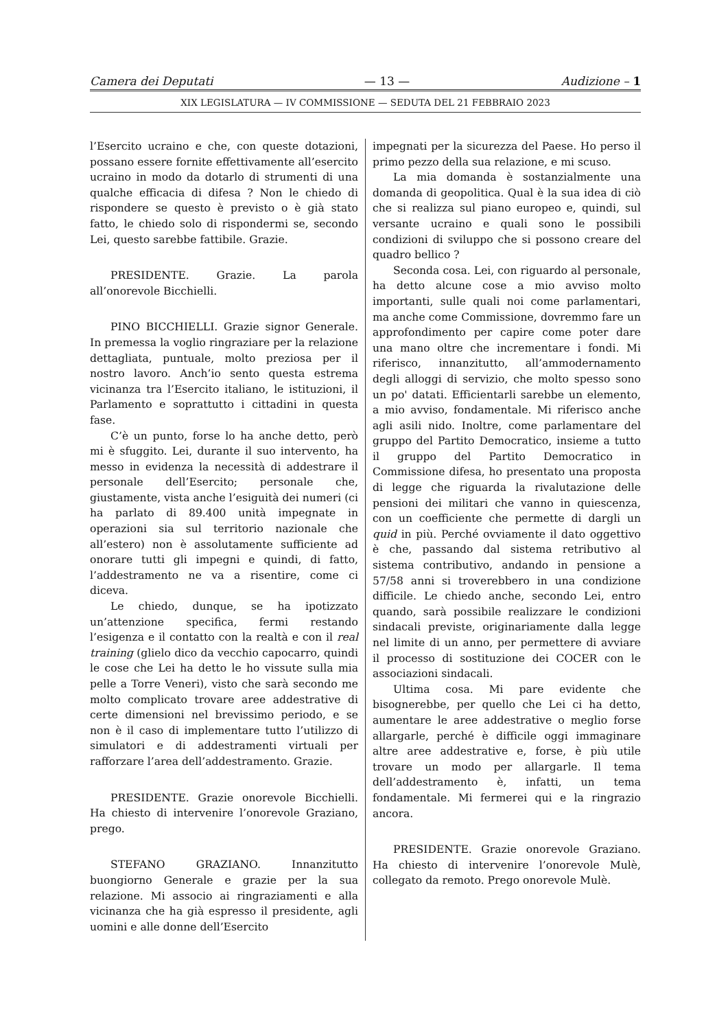Camera dei Deputati — 13 — Audizione – 1
XIX LEGISLATURA — IV COMMISSIONE — SEDUTA DEL 21 FEBBRAIO 2023
l’Esercito ucraino e che, con queste dotazioni, possano essere fornite effettivamente all’esercito ucraino in modo da dotarlo di strumenti di una qualche efficacia di difesa ? Non le chiedo di rispondere se questo è previsto o è già stato fatto, le chiedo solo di rispondermi se, secondo Lei, questo sarebbe fattibile. Grazie.
PRESIDENTE. Grazie. La parola all’onorevole Bicchielli.
PINO BICCHIELLI. Grazie signor Generale. In premessa la voglio ringraziare per la relazione dettagliata, puntuale, molto preziosa per il nostro lavoro. Anch’io sento questa estrema vicinanza tra l’Esercito italiano, le istituzioni, il Parlamento e soprattutto i cittadini in questa fase.
C’è un punto, forse lo ha anche detto, però mi è sfuggito. Lei, durante il suo intervento, ha messo in evidenza la necessità di addestrare il personale dell’Esercito; personale che, giustamente, vista anche l’esiguità dei numeri (ci ha parlato di 89.400 unità impegnate in operazioni sia sul territorio nazionale che all’estero) non è assolutamente sufficiente ad onorare tutti gli impegni e quindi, di fatto, l’addestramento ne va a risentire, come ci diceva.
Le chiedo, dunque, se ha ipotizzato un’attenzione specifica, fermi restando l’esigenza e il contatto con la realtà e con il real training (glielo dico da vecchio capocarro, quindi le cose che Lei ha detto le ho vissute sulla mia pelle a Torre Veneri), visto che sarà secondo me molto complicato trovare aree addestrative di certe dimensioni nel brevissimo periodo, e se non è il caso di implementare tutto l’utilizzo di simulatori e di addestramenti virtuali per rafforzare l’area dell’addestramento. Grazie.
PRESIDENTE. Grazie onorevole Bicchielli. Ha chiesto di intervenire l’onorevole Graziano, prego.
STEFANO GRAZIANO. Innanzitutto buongiorno Generale e grazie per la sua relazione. Mi associo ai ringraziamenti e alla vicinanza che ha già espresso il presidente, agli uomini e alle donne dell’Esercito
impegnati per la sicurezza del Paese. Ho perso il primo pezzo della sua relazione, e mi scuso.
La mia domanda è sostanzialmente una domanda di geopolitica. Qual è la sua idea di ciò che si realizza sul piano europeo e, quindi, sul versante ucraino e quali sono le possibili condizioni di sviluppo che si possono creare del quadro bellico ?
Seconda cosa. Lei, con riguardo al personale, ha detto alcune cose a mio avviso molto importanti, sulle quali noi come parlamentari, ma anche come Commissione, dovremmo fare un approfondimento per capire come poter dare una mano oltre che incrementare i fondi. Mi riferisco, innanzitutto, all’ammodernamento degli alloggi di servizio, che molto spesso sono un po' datati. Efficientarli sarebbe un elemento, a mio avviso, fondamentale. Mi riferisco anche agli asili nido. Inoltre, come parlamentare del gruppo del Partito Democratico, insieme a tutto il gruppo del Partito Democratico in Commissione difesa, ho presentato una proposta di legge che riguarda la rivalutazione delle pensioni dei militari che vanno in quiescenza, con un coefficiente che permette di dargli un quid in più. Perché ovviamente il dato oggettivo è che, passando dal sistema retributivo al sistema contributivo, andando in pensione a 57/58 anni si troverebbero in una condizione difficile. Le chiedo anche, secondo Lei, entro quando, sarà possibile realizzare le condizioni sindacali previste, originariamente dalla legge nel limite di un anno, per permettere di avviare il processo di sostituzione dei COCER con le associazioni sindacali.
Ultima cosa. Mi pare evidente che bisognerebbe, per quello che Lei ci ha detto, aumentare le aree addestrative o meglio forse allargarle, perché è difficile oggi immaginare altre aree addestrative e, forse, è più utile trovare un modo per allargarle. Il tema dell’addestramento è, infatti, un tema fondamentale. Mi fermerei qui e la ringrazio ancora.
PRESIDENTE. Grazie onorevole Graziano. Ha chiesto di intervenire l’onorevole Mulè, collegato da remoto. Prego onorevole Mulè.